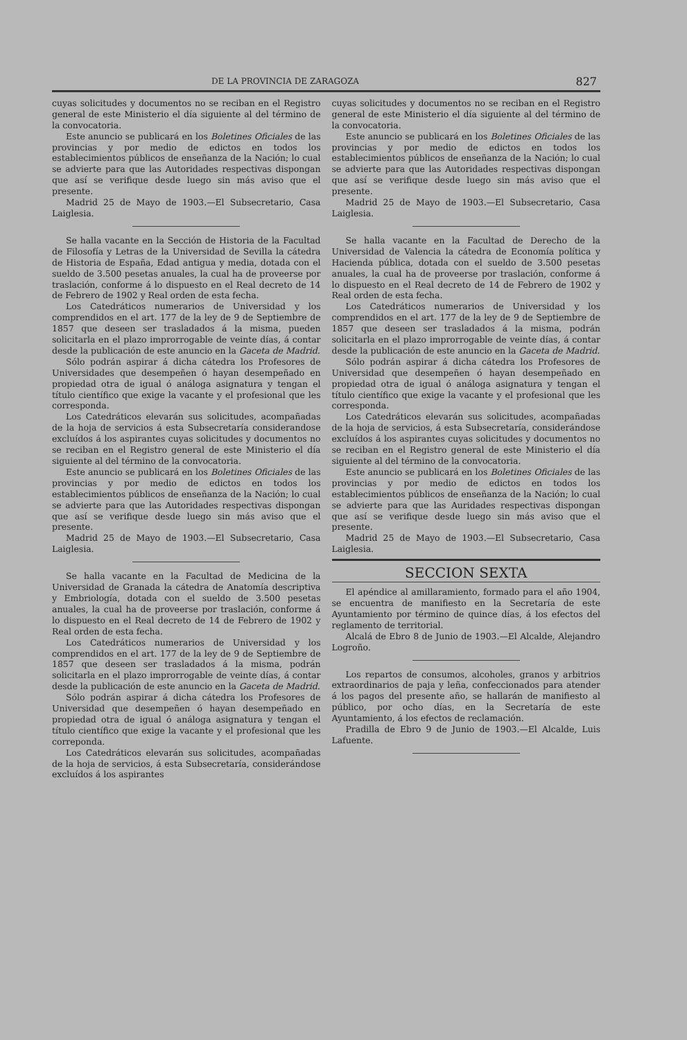DE LA PROVINCIA DE ZARAGOZA 827
cuyas solicitudes y documentos no se reciban en el Registro general de este Ministerio el día siguiente al del término de la convocatoria.
Este anuncio se publicará en los Boletines Oficiales de las provincias y por medio de edictos en todos los establecimientos públicos de enseñanza de la Nación; lo cual se advierte para que las Autoridades respectivas dispongan que así se verifique desde luego sin más aviso que el presente.
Madrid 25 de Mayo de 1903.—El Subsecretario, Casa Laiglesia.
Se halla vacante en la Sección de Historia de la Facultad de Filosofía y Letras de la Universidad de Sevilla la cátedra de Historia de España, Edad antigua y media, dotada con el sueldo de 3.500 pesetas anuales, la cual ha de proveerse por traslación, conforme á lo dispuesto en el Real decreto de 14 de Febrero de 1902 y Real orden de esta fecha.
Los Catedráticos numerarios de Universidad y los comprendidos en el art. 177 de la ley de 9 de Septiembre de 1857 que deseen ser trasladados á la misma, pueden solicitarla en el plazo improrrogable de veinte días, á contar desde la publicación de este anuncio en la Gaceta de Madrid.
Sólo podrán aspirar á dicha cátedra los Profesores de Universidades que desempeñen ó hayan desempeñado en propiedad otra de igual ó análoga asignatura y tengan el título científico que exige la vacante y el profesional que les corresponda.
Los Catedráticos elevarán sus solicitudes, acompañadas de la hoja de servicios á esta Subsecretaría considerandose excluídos á los aspirantes cuyas solicitudes y documentos no se reciban en el Registro general de este Ministerio el día siguiente al del término de la convocatoria.
Este anuncio se publicará en los Boletines Oficiales de las provincias y por medio de edictos en todos los establecimientos públicos de enseñanza de la Nación; lo cual se advierte para que las Autoridades respectivas dispongan que así se verifique desde luego sin más aviso que el presente.
Madrid 25 de Mayo de 1903.—El Subsecretario, Casa Laiglesia.
Se halla vacante en la Facultad de Medicina de la Universidad de Granada la cátedra de Anatomía descriptiva y Embriología, dotada con el sueldo de 3.500 pesetas anuales, la cual ha de proveerse por traslación, conforme á lo dispuesto en el Real decreto de 14 de Febrero de 1902 y Real orden de esta fecha.
Los Catedráticos numerarios de Universidad y los comprendidos en el art. 177 de la ley de 9 de Septiembre de 1857 que deseen ser trasladados á la misma, podrán solicitarla en el plazo improrrogable de veinte días, á contar desde la publicación de este anuncio en la Gaceta de Madrid.
Sólo podrán aspirar á dicha cátedra los Profesores de Universidad que desempeñen ó hayan desempeñado en propiedad otra de igual ó análoga asignatura y tengan el título científico que exige la vacante y el profesional que les correponda.
Los Catedráticos elevarán sus solicitudes, acompañadas de la hoja de servicios, á esta Subsecretaría, considerándose excluídos á los aspirantes
cuyas solicitudes y documentos no se reciban en el Registro general de este Ministerio el día siguiente al del término de la convocatoria.
Este anuncio se publicará en los Boletines Oficiales de las provincias y por medio de edictos en todos los establecimientos públicos de enseñanza de la Nación; lo cual se advierte para que las Autoridades respectivas dispongan que así se verifique desde luego sin más aviso que el presente.
Madrid 25 de Mayo de 1903.—El Subsecretario, Casa Laiglesia.
Se halla vacante en la Facultad de Derecho de la Universidad de Valencia la cátedra de Economía política y Hacienda pública, dotada con el sueldo de 3.500 pesetas anuales, la cual ha de proveerse por traslación, conforme á lo dispuesto en el Real decreto de 14 de Febrero de 1902 y Real orden de esta fecha.
Los Catedráticos numerarios de Universidad y los comprendidos en el art. 177 de la ley de 9 de Septiembre de 1857 que deseen ser trasladados á la misma, podrán solicitarla en el plazo improrrogable de veinte días, á contar desde la publicación de este anuncio en la Gaceta de Madrid.
Sólo podrán aspirar á dicha cátedra los Profesores de Universidad que desempeñen ó hayan desempeñado en propiedad otra de igual ó análoga asignatura y tengan el título científico que exige la vacante y el profesional que les corresponda.
Los Catedráticos elevarán sus solicitudes, acompañadas de la hoja de servicios, á esta Subsecretaría, considerándose excluídos á los aspirantes cuyas solicitudes y documentos no se reciban en el Registro general de este Ministerio el día siguiente al del término de la convocatoria.
Este anuncio se publicará en los Boletines Oficiales de las provincias y por medio de edictos en todos los establecimientos públicos de enseñanza de la Nación; lo cual se advierte para que las Auridades respectivas dispongan que así se verifique desde luego sin más aviso que el presente.
Madrid 25 de Mayo de 1903.—El Subsecretario, Casa Laiglesia.
SECCION SEXTA
El apéndice al amillaramiento, formado para el año 1904, se encuentra de manifiesto en la Secretaría de este Ayuntamiento por término de quince días, á los efectos del reglamento de territorial.
Alcalá de Ebro 8 de Junio de 1903.—El Alcalde, Alejandro Logroño.
Los repartos de consumos, alcoholes, granos y arbitrios extraordinarios de paja y leña, confeccionados para atender á los pagos del presente año, se hallarán de manifiesto al público, por ocho días, en la Secretaría de este Ayuntamiento, á los efectos de reclamación.
Pradilla de Ebro 9 de Junio de 1903.—El Alcalde, Luis Lafuente.